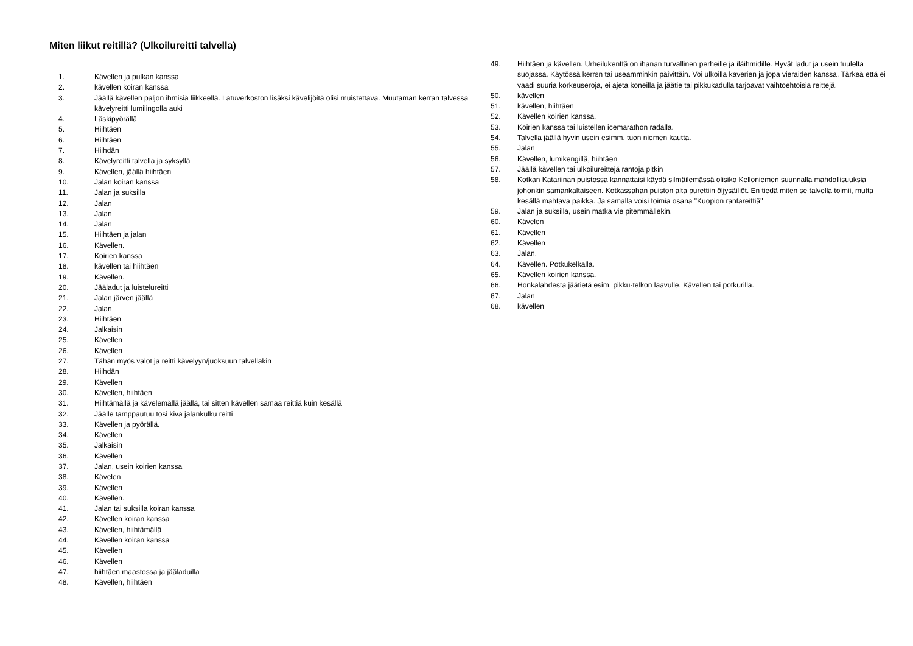Miten liikut reitillä? (Ulkoilureitti talvella)
1. Kävellen ja pulkan kanssa
2. kävellen koiran kanssa
3. Jäällä kävellen paljon ihmisiä liikkeellä. Latuverkoston lisäksi kävelijöitä olisi muistettava. Muutaman kerran talvessa kävelyreitti lumilingolla auki
4. Läskipyörällä
5. Hiihtäen
6. Hiihtäen
7. Hiihdän
8. Kävelyreitti talvella ja syksyllä
9. Kävellen, jäällä hiihtäen
10. Jalan koiran kanssa
11. Jalan ja suksilla
12. Jalan
13. Jalan
14. Jalan
15. Hiihtäen ja jalan
16. Kävellen.
17. Koirien kanssa
18. kävellen tai hiihtäen
19. Kävellen.
20. Jääladut ja luistelureitti
21. Jalan järven jäällä
22. Jalan
23. Hiihtäen
24. Jalkaisin
25. Kävellen
26. Kävellen
27. Tähän myös valot ja reitti kävelyyn/juoksuun talvellakin
28. Hiihdän
29. Kävellen
30. Kävellen, hiihtäen
31. Hiihtämällä ja kävelemällä jäällä, tai sitten kävellen samaa reittiä kuin kesällä
32. Jäälle tamppautuu tosi kiva jalankulku reitti
33. Kävellen ja pyörällä.
34. Kävellen
35. Jalkaisin
36. Kävellen
37. Jalan, usein koirien kanssa
38. Kävelen
39. Kävellen
40. Kävellen.
41. Jalan tai suksilla koiran kanssa
42. Kävellen koiran kanssa
43. Kävellen, hiihtämällä
44. Kävellen koiran kanssa
45. Kävellen
46. Kävellen
47. hiihtäen maastossa ja jääladuilla
48. Kävellen, hiihtäen
49. Hiihtäen ja kävellen. Urheilukenttä on ihanan turvallinen perheille ja iläihmidille. Hyvät ladut ja usein tuulelta suojassa. Käytössä kerrsn tai useamminkin päivittäin. Voi ulkoilla kaverien ja jopa vieraiden kanssa. Tärkeä että ei vaadi suuria korkeuseroja, ei ajeta koneilla ja jäätie tai pikkukadulla tarjoavat vaihtoehtoisia reittejä.
50. kävellen
51. kävellen, hiihtäen
52. Kävellen koirien kanssa.
53. Koirien kanssa tai luistellen icemarathon radalla.
54. Talvella jäällä hyvin usein esimm. tuon niemen kautta.
55. Jalan
56. Kävellen, lumikengillä, hiihtäen
57. Jäällä kävellen tai ulkoilureittejä rantoja pitkin
58. Kotkan Katariinan puistossa kannattaisi käydä silmäilemässä olisiko Kelloniemen suunnalla mahdollisuuksia johonkin samankaltaiseen. Kotkassahan puiston alta purettiin öljysäiliöt. En tiedä miten se talvella toimii, mutta kesällä mahtava paikka. Ja samalla voisi toimia osana "Kuopion rantareittiä"
59. Jalan ja suksilla, usein matka vie pitemmällekin.
60. Kävelen
61. Kävellen
62. Kävellen
63. Jalan.
64. Kävellen. Potkukelkalla.
65. Kävellen koirien kanssa.
66. Honkalahdesta jäätietä esim. pikku-telkon laavulle. Kävellen tai potkurilla.
67. Jalan
68. kävellen